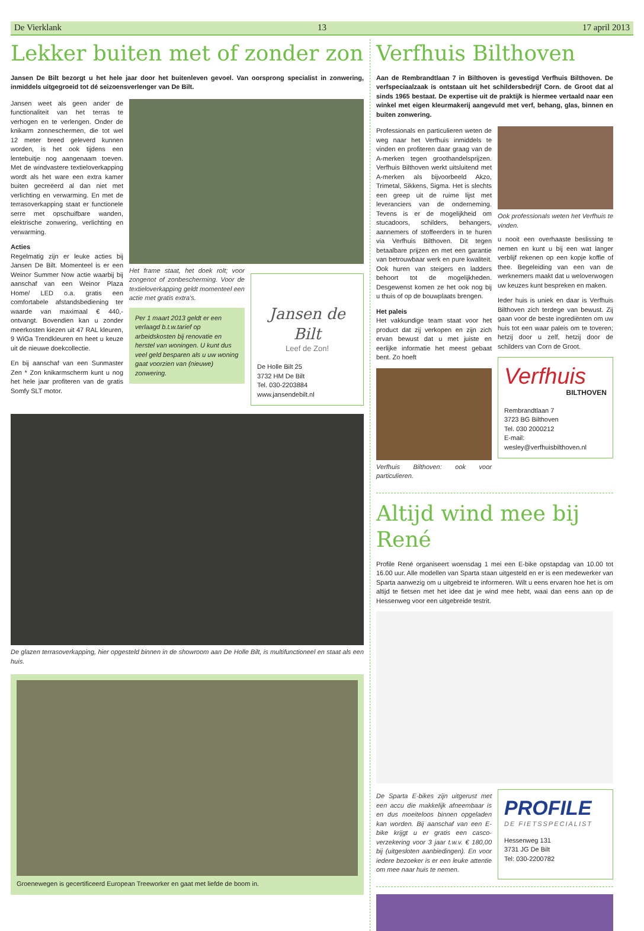De Vierklank 13 17 april 2013
Lekker buiten met of zonder zon
Jansen De Bilt bezorgt u het hele jaar door het buitenleven gevoel. Van oorsprong specialist in zonwering, inmiddels uitgegroeid tot dé seizoensverlenger van De Bilt.
Jansen weet als geen ander de functionaliteit van het terras te verhogen en te verlengen. Onder de knikarm zonneschermen, die tot wel 12 meter breed geleverd kunnen worden, is het ook tijdens een lentebuitje nog aangenaam toeven. Met de windvastere textieloverkapping wordt als het ware een extra kamer buiten gecreëerd al dan niet met verlichting en verwarming. En met de terrasoverkapping staat er functionele serre met opschuifbare wanden, elektrische zonwering, verlichting en verwarming.
Acties
Regelmatig zijn er leuke acties bij Jansen De Bilt. Momenteel is er een Weinor Summer Now actie waarbij bij aanschaf van een Weinor Plaza Home/ LED o.a. gratis een comfortabele afstandsbediening ter waarde van maximaal € 440,- ontvangt. Bovendien kan u zonder meerkosten kiezen uit 47 RAL kleuren, 9 WiGa Trendkleuren en heet u keuze uit de nieuwe doekcollectie.
En bij aanschaf van een Sunmaster Zen * Zon knikarmscherm kunt u nog het hele jaar profiteren van de gratis Somfy SLT motor.
Het frame staat, het doek rolt; voor zongenot of zonbescherming. Voor de textieloverkapping geldt momenteel een actie met gratis extra's.
Per 1 maart 2013 geldt er een verlaagd b.t.w.tarief op arbeidskosten bij renovatie en herstel van woningen. U kunt dus veel geld besparen als u uw woning gaat voorzien van (nieuwe) zonwering.
Jansen de Bilt
Leef de Zon!
De Holle Bilt 25
3732 HM De Bilt
Tel. 030-2203884
www.jansendebilt.nl
De glazen terrasoverkapping, hier opgesteld binnen in de showroom aan De Holle Bilt, is multifunctioneel en staat als een huis.
Groenewegen is gecertificeerd European Treeworker en gaat met liefde de boom in.
Verfhuis Bilthoven
Aan de Rembrandtlaan 7 in Bilthoven is gevestigd Verfhuis Bilthoven. De verfspeciaalzaak is ontstaan uit het schildersbedrijf Corn. de Groot dat al sinds 1965 bestaat. De expertise uit de praktijk is hiermee vertaald naar een winkel met eigen kleurmakerij aangevuld met verf, behang, glas, binnen en buiten zonwering.
Professionals en particulieren weten de weg naar het Verfhuis inmiddels te vinden en profiteren daar graag van de A-merken tegen groothandelsprijzen. Verfhuis Bilthoven werkt uitsluitend met A-merken als bijvoorbeeld Akzo, Trimetal, Sikkens, Sigma. Het is slechts een greep uit de ruime lijst met leveranciers van de onderneming. Tevens is er de mogelijkheid om stucadoors, schilders, behangers, aannemers of stoffeerders in te huren via Verfhuis Bilthoven. Dit tegen betaalbare prijzen en met een garantie van betrouwbaar werk en pure kwaliteit. Ook huren van steigers en ladders behoort tot de mogelijkheden. Desgewenst komen ze het ook nog bij u thuis of op de bouwplaats brengen.
Het paleis
Het vakkundige team staat voor het product dat zij verkopen en zijn zich ervan bewust dat u met juiste en eerlijke informatie het meest gebaat bent. Zo hoeft
Verfhuis Bilthoven: ook voor particulieren.
Ook professionals weten het Verfhuis te vinden.
u nooit een overhaaste beslissing te nemen en kunt u bij een wat langer verblijf rekenen op een kopje koffie of thee. Begeleiding van een van de werknemers maakt dat u weloverwogen uw keuzes kunt bespreken en maken.
Ieder huis is uniek en daar is Verfhuis Bilthoven zich terdege van bewust. Zij gaan voor de beste ingrediënten om uw huis tot een waar paleis om te toveren; hetzij door u zelf, hetzij door de schilders van Corn de Groot.
Verfhuis
BILTHOVEN
Rembrandtlaan 7
3723 BG Bilthoven
Tel. 030 2000212
E-mail: wesley@verfhuisbilthoven.nl
Altijd wind mee bij René
Profile René organiseert woensdag 1 mei een E-bike opstapdag van 10.00 tot 16.00 uur. Alle modellen van Sparta staan uitgesteld en er is een medewerker van Sparta aanwezig om u uitgebreid te informeren. Wilt u eens ervaren hoe het is om altijd te fietsen met het idee dat je wind mee hebt, waai dan eens aan op de Hessenweg voor een uitgebreide testrit.
De Sparta E-bikes zijn uitgerust met een accu die makkelijk afneembaar is en dus moeiteloos binnen opgeladen kan worden. Bij aanschaf van een E-bike krijgt u er gratis een casco-verzekering voor 3 jaar t.w.v. € 180,00 bij (uitgesloten aanbiedingen). En voor iedere bezoeker is er een leuke attentie om mee naar huis te nemen.
PROFILE
DE FIETSSPECIALIST
Hessenweg 131
3731 JG De Bilt
Tel: 030-2200782